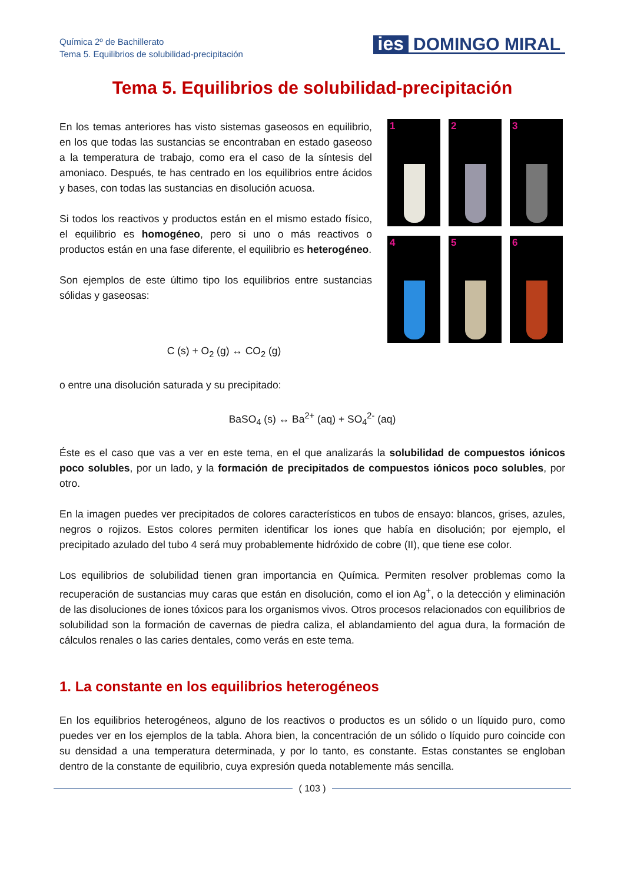Química 2º de Bachillerato
Tema 5. Equilibrios de solubilidad-precipitación
ies DOMINGO MIRAL
Tema 5. Equilibrios de solubilidad-precipitación
En los temas anteriores has visto sistemas gaseosos en equilibrio, en los que todas las sustancias se encontraban en estado gaseoso a la temperatura de trabajo, como era el caso de la síntesis del amoniaco. Después, te has centrado en los equilibrios entre ácidos y bases, con todas las sustancias en disolución acuosa.
Si todos los reactivos y productos están en el mismo estado físico, el equilibrio es homogéneo, pero si uno o más reactivos o productos están en una fase diferente, el equilibrio es heterogéneo.
Son ejemplos de este último tipo los equilibrios entre sustancias sólidas y gaseosas:
1
2
3
4
5
6
C (s) + O<sub>2</sub> (g) ↔ CO<sub>2</sub> (g)
o entre una disolución saturada y su precipitado:
BaSO<sub>4</sub> (s) ↔ Ba<sup>2+</sup> (aq) + SO<sub>4</sub><sup>2-</sup> (aq)
Éste es el caso que vas a ver en este tema, en el que analizarás la solubilidad de compuestos iónicos poco solubles, por un lado, y la formación de precipitados de compuestos iónicos poco solubles, por otro.
En la imagen puedes ver precipitados de colores característicos en tubos de ensayo: blancos, grises, azules, negros o rojizos. Estos colores permiten identificar los iones que había en disolución; por ejemplo, el precipitado azulado del tubo 4 será muy probablemente hidróxido de cobre (II), que tiene ese color.
Los equilibrios de solubilidad tienen gran importancia en Química. Permiten resolver problemas como la recuperación de sustancias muy caras que están en disolución, como el ion Ag<sup>+</sup>, o la detección y eliminación de las disoluciones de iones tóxicos para los organismos vivos. Otros procesos relacionados con equilibrios de solubilidad son la formación de cavernas de piedra caliza, el ablandamiento del agua dura, la formación de cálculos renales o las caries dentales, como verás en este tema.
1. La constante en los equilibrios heterogéneos
En los equilibrios heterogéneos, alguno de los reactivos o productos es un sólido o un líquido puro, como puedes ver en los ejemplos de la tabla. Ahora bien, la concentración de un sólido o líquido puro coincide con su densidad a una temperatura determinada, y por lo tanto, es constante. Estas constantes se engloban dentro de la constante de equilibrio, cuya expresión queda notablemente más sencilla.
( 103 )